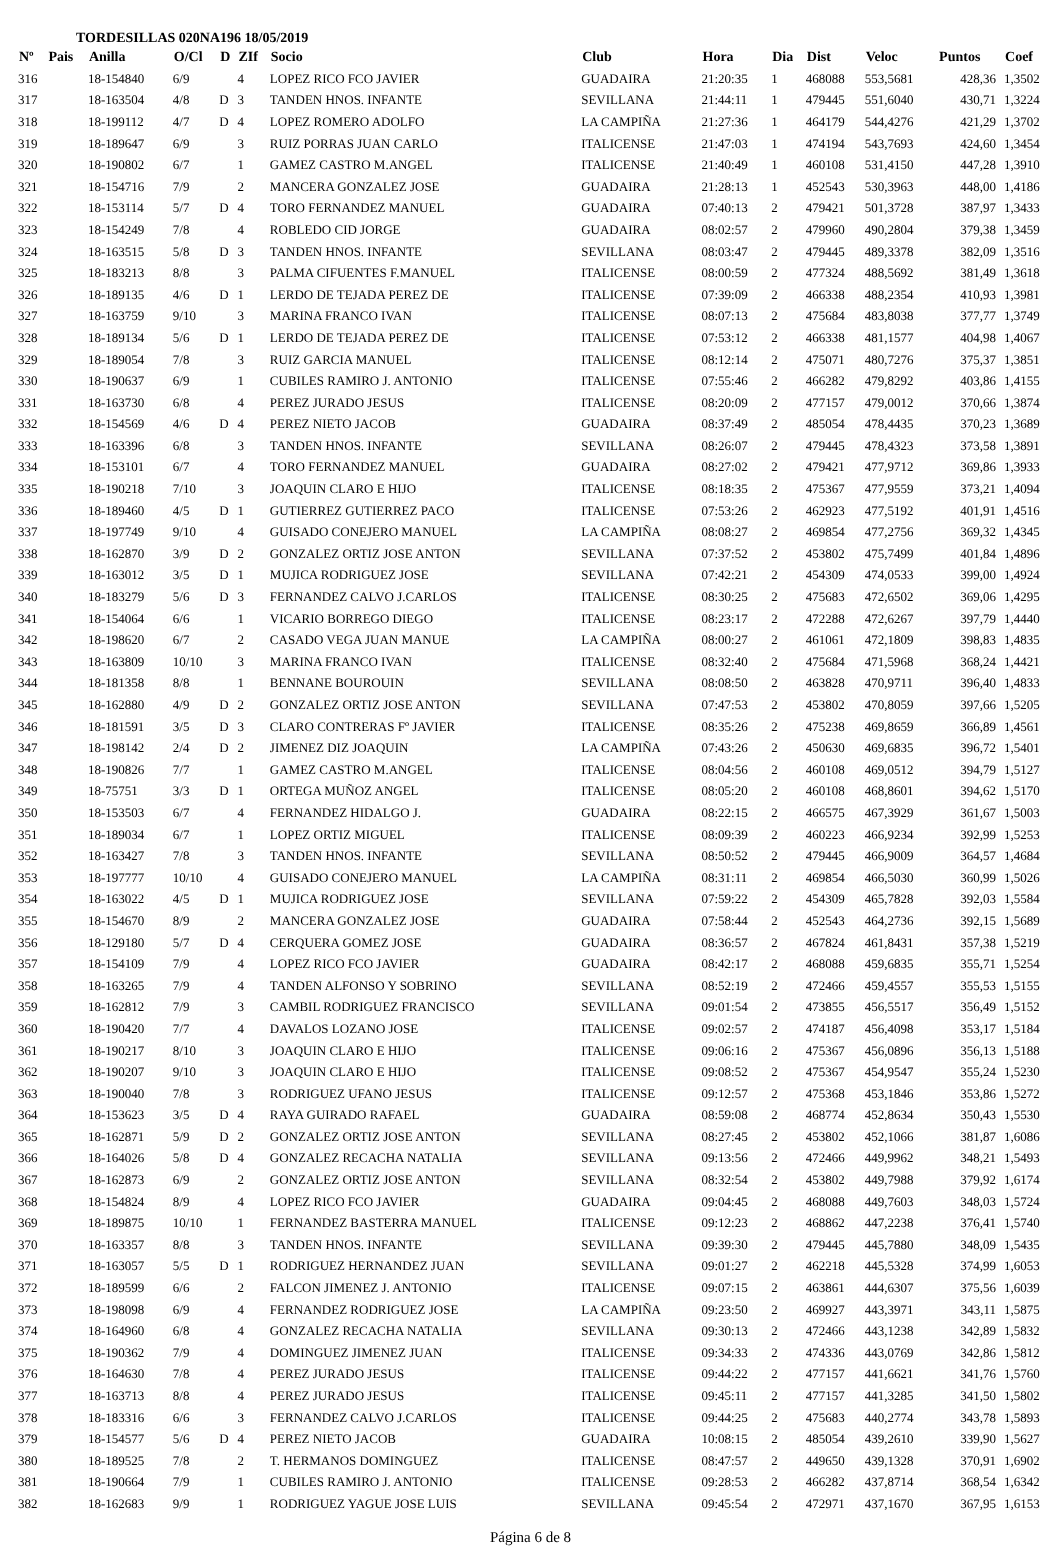TORDESILLAS 020NA196 18/05/2019
| Nº | Pais | Anilla | O/Cl | D | ZIf | Socio | Club | Hora | Dia | Dist | Veloc | Puntos | Coef |
| --- | --- | --- | --- | --- | --- | --- | --- | --- | --- | --- | --- | --- | --- |
| 316 | | 18-154840 | 6/9 | | 4 | LOPEZ RICO FCO JAVIER | GUADAIRA | 21:20:35 | 1 | 468088 | 553,5681 | 428,36 | 1,3502 |
| 317 | | 18-163504 | 4/8 | D | 3 | TANDEN HNOS. INFANTE | SEVILLANA | 21:44:11 | 1 | 479445 | 551,6040 | 430,71 | 1,3224 |
| 318 | | 18-199112 | 4/7 | D | 4 | LOPEZ ROMERO ADOLFO | LA CAMPIÑA | 21:27:36 | 1 | 464179 | 544,4276 | 421,29 | 1,3702 |
| 319 | | 18-189647 | 6/9 | | 3 | RUIZ PORRAS JUAN CARLO | ITALICENSE | 21:47:03 | 1 | 474194 | 543,7693 | 424,60 | 1,3454 |
| 320 | | 18-190802 | 6/7 | | 1 | GAMEZ CASTRO M.ANGEL | ITALICENSE | 21:40:49 | 1 | 460108 | 531,4150 | 447,28 | 1,3910 |
| 321 | | 18-154716 | 7/9 | | 2 | MANCERA GONZALEZ JOSE | GUADAIRA | 21:28:13 | 1 | 452543 | 530,3963 | 448,00 | 1,4186 |
| 322 | | 18-153114 | 5/7 | D | 4 | TORO FERNANDEZ MANUEL | GUADAIRA | 07:40:13 | 2 | 479421 | 501,3728 | 387,97 | 1,3433 |
| 323 | | 18-154249 | 7/8 | | 4 | ROBLEDO CID JORGE | GUADAIRA | 08:02:57 | 2 | 479960 | 490,2804 | 379,38 | 1,3459 |
| 324 | | 18-163515 | 5/8 | D | 3 | TANDEN HNOS. INFANTE | SEVILLANA | 08:03:47 | 2 | 479445 | 489,3378 | 382,09 | 1,3516 |
| 325 | | 18-183213 | 8/8 | | 3 | PALMA CIFUENTES F.MANUEL | ITALICENSE | 08:00:59 | 2 | 477324 | 488,5692 | 381,49 | 1,3618 |
| 326 | | 18-189135 | 4/6 | D | 1 | LERDO DE TEJADA PEREZ DE | ITALICENSE | 07:39:09 | 2 | 466338 | 488,2354 | 410,93 | 1,3981 |
| 327 | | 18-163759 | 9/10 | | 3 | MARINA FRANCO IVAN | ITALICENSE | 08:07:13 | 2 | 475684 | 483,8038 | 377,77 | 1,3749 |
| 328 | | 18-189134 | 5/6 | D | 1 | LERDO DE TEJADA PEREZ DE | ITALICENSE | 07:53:12 | 2 | 466338 | 481,1577 | 404,98 | 1,4067 |
| 329 | | 18-189054 | 7/8 | | 3 | RUIZ GARCIA MANUEL | ITALICENSE | 08:12:14 | 2 | 475071 | 480,7276 | 375,37 | 1,3851 |
| 330 | | 18-190637 | 6/9 | | 1 | CUBILES RAMIRO J. ANTONIO | ITALICENSE | 07:55:46 | 2 | 466282 | 479,8292 | 403,86 | 1,4155 |
| 331 | | 18-163730 | 6/8 | | 4 | PEREZ JURADO JESUS | ITALICENSE | 08:20:09 | 2 | 477157 | 479,0012 | 370,66 | 1,3874 |
| 332 | | 18-154569 | 4/6 | D | 4 | PEREZ NIETO JACOB | GUADAIRA | 08:37:49 | 2 | 485054 | 478,4435 | 370,23 | 1,3689 |
| 333 | | 18-163396 | 6/8 | | 3 | TANDEN HNOS. INFANTE | SEVILLANA | 08:26:07 | 2 | 479445 | 478,4323 | 373,58 | 1,3891 |
| 334 | | 18-153101 | 6/7 | | 4 | TORO FERNANDEZ MANUEL | GUADAIRA | 08:27:02 | 2 | 479421 | 477,9712 | 369,86 | 1,3933 |
| 335 | | 18-190218 | 7/10 | | 3 | JOAQUIN CLARO E HIJO | ITALICENSE | 08:18:35 | 2 | 475367 | 477,9559 | 373,21 | 1,4094 |
| 336 | | 18-189460 | 4/5 | D | 1 | GUTIERREZ GUTIERREZ PACO | ITALICENSE | 07:53:26 | 2 | 462923 | 477,5192 | 401,91 | 1,4516 |
| 337 | | 18-197749 | 9/10 | | 4 | GUISADO CONEJERO MANUEL | LA CAMPIÑA | 08:08:27 | 2 | 469854 | 477,2756 | 369,32 | 1,4345 |
| 338 | | 18-162870 | 3/9 | D | 2 | GONZALEZ ORTIZ JOSE ANTON | SEVILLANA | 07:37:52 | 2 | 453802 | 475,7499 | 401,84 | 1,4896 |
| 339 | | 18-163012 | 3/5 | D | 1 | MUJICA RODRIGUEZ JOSE | SEVILLANA | 07:42:21 | 2 | 454309 | 474,0533 | 399,00 | 1,4924 |
| 340 | | 18-183279 | 5/6 | D | 3 | FERNANDEZ CALVO J.CARLOS | ITALICENSE | 08:30:25 | 2 | 475683 | 472,6502 | 369,06 | 1,4295 |
| 341 | | 18-154064 | 6/6 | | 1 | VICARIO BORREGO DIEGO | ITALICENSE | 08:23:17 | 2 | 472288 | 472,6267 | 397,79 | 1,4440 |
| 342 | | 18-198620 | 6/7 | | 2 | CASADO VEGA JUAN MANUE | LA CAMPIÑA | 08:00:27 | 2 | 461061 | 472,1809 | 398,83 | 1,4835 |
| 343 | | 18-163809 | 10/10 | | 3 | MARINA FRANCO IVAN | ITALICENSE | 08:32:40 | 2 | 475684 | 471,5968 | 368,24 | 1,4421 |
| 344 | | 18-181358 | 8/8 | | 1 | BENNANE BOUROUIN | SEVILLANA | 08:08:50 | 2 | 463828 | 470,9711 | 396,40 | 1,4833 |
| 345 | | 18-162880 | 4/9 | D | 2 | GONZALEZ ORTIZ JOSE ANTON | SEVILLANA | 07:47:53 | 2 | 453802 | 470,8059 | 397,66 | 1,5205 |
| 346 | | 18-181591 | 3/5 | D | 3 | CLARO CONTRERAS Fº JAVIER | ITALICENSE | 08:35:26 | 2 | 475238 | 469,8659 | 366,89 | 1,4561 |
| 347 | | 18-198142 | 2/4 | D | 2 | JIMENEZ DIZ JOAQUIN | LA CAMPIÑA | 07:43:26 | 2 | 450630 | 469,6835 | 396,72 | 1,5401 |
| 348 | | 18-190826 | 7/7 | | 1 | GAMEZ CASTRO M.ANGEL | ITALICENSE | 08:04:56 | 2 | 460108 | 469,0512 | 394,79 | 1,5127 |
| 349 | | 18-75751 | 3/3 | D | 1 | ORTEGA MUÑOZ ANGEL | ITALICENSE | 08:05:20 | 2 | 460108 | 468,8601 | 394,62 | 1,5170 |
| 350 | | 18-153503 | 6/7 | | 4 | FERNANDEZ HIDALGO J. | GUADAIRA | 08:22:15 | 2 | 466575 | 467,3929 | 361,67 | 1,5003 |
| 351 | | 18-189034 | 6/7 | | 1 | LOPEZ ORTIZ MIGUEL | ITALICENSE | 08:09:39 | 2 | 460223 | 466,9234 | 392,99 | 1,5253 |
| 352 | | 18-163427 | 7/8 | | 3 | TANDEN HNOS. INFANTE | SEVILLANA | 08:50:52 | 2 | 479445 | 466,9009 | 364,57 | 1,4684 |
| 353 | | 18-197777 | 10/10 | | 4 | GUISADO CONEJERO MANUEL | LA CAMPIÑA | 08:31:11 | 2 | 469854 | 466,5030 | 360,99 | 1,5026 |
| 354 | | 18-163022 | 4/5 | D | 1 | MUJICA RODRIGUEZ JOSE | SEVILLANA | 07:59:22 | 2 | 454309 | 465,7828 | 392,03 | 1,5584 |
| 355 | | 18-154670 | 8/9 | | 2 | MANCERA GONZALEZ JOSE | GUADAIRA | 07:58:44 | 2 | 452543 | 464,2736 | 392,15 | 1,5689 |
| 356 | | 18-129180 | 5/7 | D | 4 | CERQUERA GOMEZ JOSE | GUADAIRA | 08:36:57 | 2 | 467824 | 461,8431 | 357,38 | 1,5219 |
| 357 | | 18-154109 | 7/9 | | 4 | LOPEZ RICO FCO JAVIER | GUADAIRA | 08:42:17 | 2 | 468088 | 459,6835 | 355,71 | 1,5254 |
| 358 | | 18-163265 | 7/9 | | 4 | TANDEN ALFONSO Y SOBRINO | SEVILLANA | 08:52:19 | 2 | 472466 | 459,4557 | 355,53 | 1,5155 |
| 359 | | 18-162812 | 7/9 | | 3 | CAMBIL RODRIGUEZ FRANCISCO | SEVILLANA | 09:01:54 | 2 | 473855 | 456,5517 | 356,49 | 1,5152 |
| 360 | | 18-190420 | 7/7 | | 4 | DAVALOS LOZANO JOSE | ITALICENSE | 09:02:57 | 2 | 474187 | 456,4098 | 353,17 | 1,5184 |
| 361 | | 18-190217 | 8/10 | | 3 | JOAQUIN CLARO E HIJO | ITALICENSE | 09:06:16 | 2 | 475367 | 456,0896 | 356,13 | 1,5188 |
| 362 | | 18-190207 | 9/10 | | 3 | JOAQUIN CLARO E HIJO | ITALICENSE | 09:08:52 | 2 | 475367 | 454,9547 | 355,24 | 1,5230 |
| 363 | | 18-190040 | 7/8 | | 3 | RODRIGUEZ UFANO JESUS | ITALICENSE | 09:12:57 | 2 | 475368 | 453,1846 | 353,86 | 1,5272 |
| 364 | | 18-153623 | 3/5 | D | 4 | RAYA GUIRADO RAFAEL | GUADAIRA | 08:59:08 | 2 | 468774 | 452,8634 | 350,43 | 1,5530 |
| 365 | | 18-162871 | 5/9 | D | 2 | GONZALEZ ORTIZ JOSE ANTON | SEVILLANA | 08:27:45 | 2 | 453802 | 452,1066 | 381,87 | 1,6086 |
| 366 | | 18-164026 | 5/8 | D | 4 | GONZALEZ RECACHA NATALIA | SEVILLANA | 09:13:56 | 2 | 472466 | 449,9962 | 348,21 | 1,5493 |
| 367 | | 18-162873 | 6/9 | | 2 | GONZALEZ ORTIZ JOSE ANTON | SEVILLANA | 08:32:54 | 2 | 453802 | 449,7988 | 379,92 | 1,6174 |
| 368 | | 18-154824 | 8/9 | | 4 | LOPEZ RICO FCO JAVIER | GUADAIRA | 09:04:45 | 2 | 468088 | 449,7603 | 348,03 | 1,5724 |
| 369 | | 18-189875 | 10/10 | | 1 | FERNANDEZ BASTERRA MANUEL | ITALICENSE | 09:12:23 | 2 | 468862 | 447,2238 | 376,41 | 1,5740 |
| 370 | | 18-163357 | 8/8 | | 3 | TANDEN HNOS. INFANTE | SEVILLANA | 09:39:30 | 2 | 479445 | 445,7880 | 348,09 | 1,5435 |
| 371 | | 18-163057 | 5/5 | D | 1 | RODRIGUEZ HERNANDEZ JUAN | SEVILLANA | 09:01:27 | 2 | 462218 | 445,5328 | 374,99 | 1,6053 |
| 372 | | 18-189599 | 6/6 | | 2 | FALCON JIMENEZ J. ANTONIO | ITALICENSE | 09:07:15 | 2 | 463861 | 444,6307 | 375,56 | 1,6039 |
| 373 | | 18-198098 | 6/9 | | 4 | FERNANDEZ RODRIGUEZ JOSE | LA CAMPIÑA | 09:23:50 | 2 | 469927 | 443,3971 | 343,11 | 1,5875 |
| 374 | | 18-164960 | 6/8 | | 4 | GONZALEZ RECACHA NATALIA | SEVILLANA | 09:30:13 | 2 | 472466 | 443,1238 | 342,89 | 1,5832 |
| 375 | | 18-190362 | 7/9 | | 4 | DOMINGUEZ JIMENEZ JUAN | ITALICENSE | 09:34:33 | 2 | 474336 | 443,0769 | 342,86 | 1,5812 |
| 376 | | 18-164630 | 7/8 | | 4 | PEREZ JURADO JESUS | ITALICENSE | 09:44:22 | 2 | 477157 | 441,6621 | 341,76 | 1,5760 |
| 377 | | 18-163713 | 8/8 | | 4 | PEREZ JURADO JESUS | ITALICENSE | 09:45:11 | 2 | 477157 | 441,3285 | 341,50 | 1,5802 |
| 378 | | 18-183316 | 6/6 | | 3 | FERNANDEZ CALVO J.CARLOS | ITALICENSE | 09:44:25 | 2 | 475683 | 440,2774 | 343,78 | 1,5893 |
| 379 | | 18-154577 | 5/6 | D | 4 | PEREZ NIETO JACOB | GUADAIRA | 10:08:15 | 2 | 485054 | 439,2610 | 339,90 | 1,5627 |
| 380 | | 18-189525 | 7/8 | | 2 | T. HERMANOS DOMINGUEZ | ITALICENSE | 08:47:57 | 2 | 449650 | 439,1328 | 370,91 | 1,6902 |
| 381 | | 18-190664 | 7/9 | | 1 | CUBILES RAMIRO J. ANTONIO | ITALICENSE | 09:28:53 | 2 | 466282 | 437,8714 | 368,54 | 1,6342 |
| 382 | | 18-162683 | 9/9 | | 1 | RODRIGUEZ YAGUE JOSE LUIS | SEVILLANA | 09:45:54 | 2 | 472971 | 437,1670 | 367,95 | 1,6153 |
Página 6 de 8